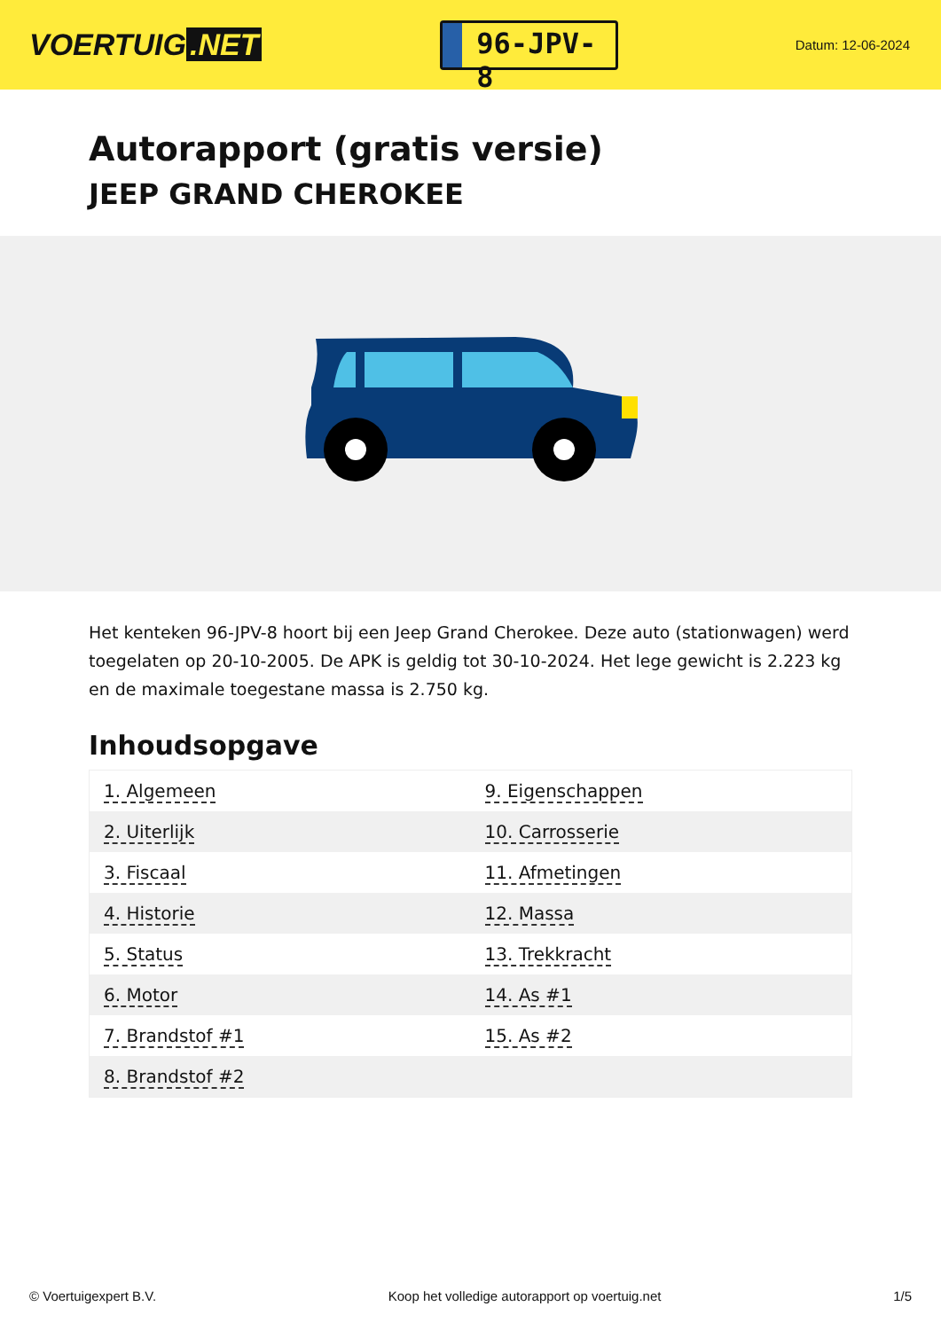VOERTUIG.NET
96-JPV-8
Datum: 12-06-2024
Autorapport (gratis versie)
JEEP GRAND CHEROKEE
Het kenteken 96-JPV-8 hoort bij een Jeep Grand Cherokee. Deze auto (stationwagen) werd toegelaten op 20-10-2005. De APK is geldig tot 30-10-2024. Het lege gewicht is 2.223 kg en de maximale toegestane massa is 2.750 kg.
Inhoudsopgave
| 1. Algemeen | 9. Eigenschappen |
| 2. Uiterlijk | 10. Carrosserie |
| 3. Fiscaal | 11. Afmetingen |
| 4. Historie | 12. Massa |
| 5. Status | 13. Trekkracht |
| 6. Motor | 14. As #1 |
| 7. Brandstof #1 | 15. As #2 |
| 8. Brandstof #2 | |
© Voertuigexpert B.V. Koop het volledige autorapport op voertuig.net 1/5